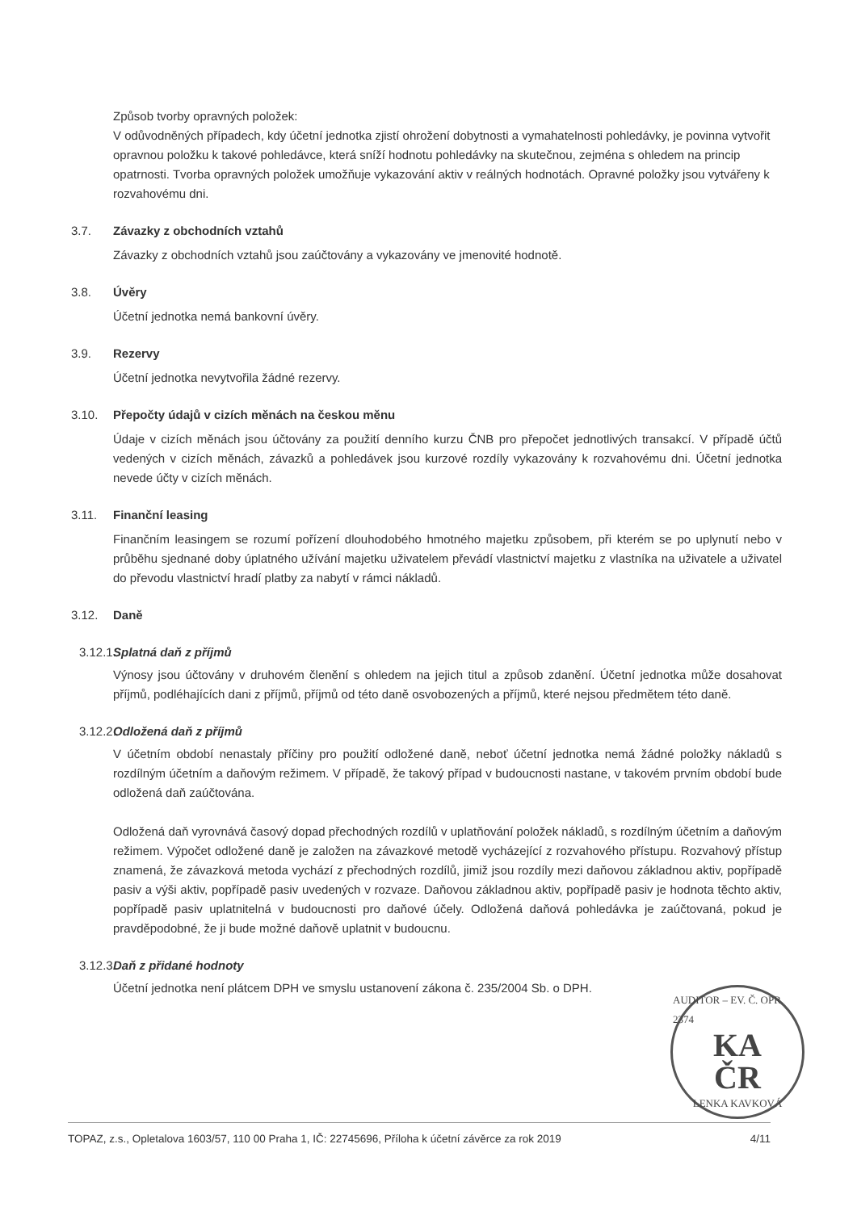Způsob tvorby opravných položek:
V odůvodněných případech, kdy účetní jednotka zjistí ohrožení dobytnosti a vymahatelnosti pohledávky, je povinna vytvořit opravnou položku k takové pohledávce, která sníží hodnotu pohledávky na skutečnou, zejména s ohledem na princip opatrnosti. Tvorba opravných položek umožňuje vykazování aktiv v reálných hodnotách. Opravné položky jsou vytvářeny k rozvahovému dni.
3.7. Závazky z obchodních vztahů
Závazky z obchodních vztahů jsou zaúčtovány a vykazovány ve jmenovité hodnotě.
3.8. Úvěry
Účetní jednotka nemá bankovní úvěry.
3.9. Rezervy
Účetní jednotka nevytvořila žádné rezervy.
3.10. Přepočty údajů v cizích měnách na českou měnu
Údaje v cizích měnách jsou účtovány za použití denního kurzu ČNB pro přepočet jednotlivých transakcí. V případě účtů vedených v cizích měnách, závazků a pohledávek jsou kurzové rozdíly vykazovány k rozvahovému dni. Účetní jednotka nevede účty v cizích měnách.
3.11. Finanční leasing
Finančním leasingem se rozumí pořízení dlouhodobého hmotného majetku způsobem, při kterém se po uplynutí nebo v průběhu sjednané doby úplatného užívání majetku uživatelem převádí vlastnictví majetku z vlastníka na uživatele a uživatel do převodu vlastnictví hradí platby za nabytí v rámci nákladů.
3.12. Daně
3.12.1. Splatná daň z příjmů
Výnosy jsou účtovány v druhovém členění s ohledem na jejich titul a způsob zdanění. Účetní jednotka může dosahovat příjmů, podléhajících dani z příjmů, příjmů od této daně osvobozených a příjmů, které nejsou předmětem této daně.
3.12.2. Odložená daň z příjmů
V účetním období nenastaly příčiny pro použití odložené daně, neboť účetní jednotka nemá žádné položky nákladů s rozdílným účetním a daňovým režimem. V případě, že takový případ v budoucnosti nastane, v takovém prvním období bude odložená daň zaúčtována.
Odložená daň vyrovnává časový dopad přechodných rozdílů v uplatňování položek nákladů, s rozdílným účetním a daňovým režimem. Výpočet odložené daně je založen na závazkové metodě vycházející z rozvahového přístupu. Rozvahový přístup znamená, že závazková metoda vychází z přechodných rozdílů, jimiž jsou rozdíly mezi daňovou základnou aktiv, popřípadě pasiv a výši aktiv, popřípadě pasiv uvedených v rozvaze. Daňovou základnou aktiv, popřípadě pasiv je hodnota těchto aktiv, popřípadě pasiv uplatnitelná v budoucnosti pro daňové účely. Odložená daňová pohledávka je zaúčtovaná, pokud je pravděpodobné, že ji bude možné daňově uplatnit v budoucnu.
3.12.3. Daň z přidané hodnoty
Účetní jednotka není plátcem DPH ve smyslu ustanovení zákona č. 235/2004 Sb. o DPH.
AUDITOR – EV. Č. OPR. 2374
KA
ČR
LENKA KAVKOVÁ
TOPAZ, z.s., Opletalova 1603/57, 110 00 Praha 1, IČ: 22745696, Příloha k účetní závěrce za rok 2019 4/11